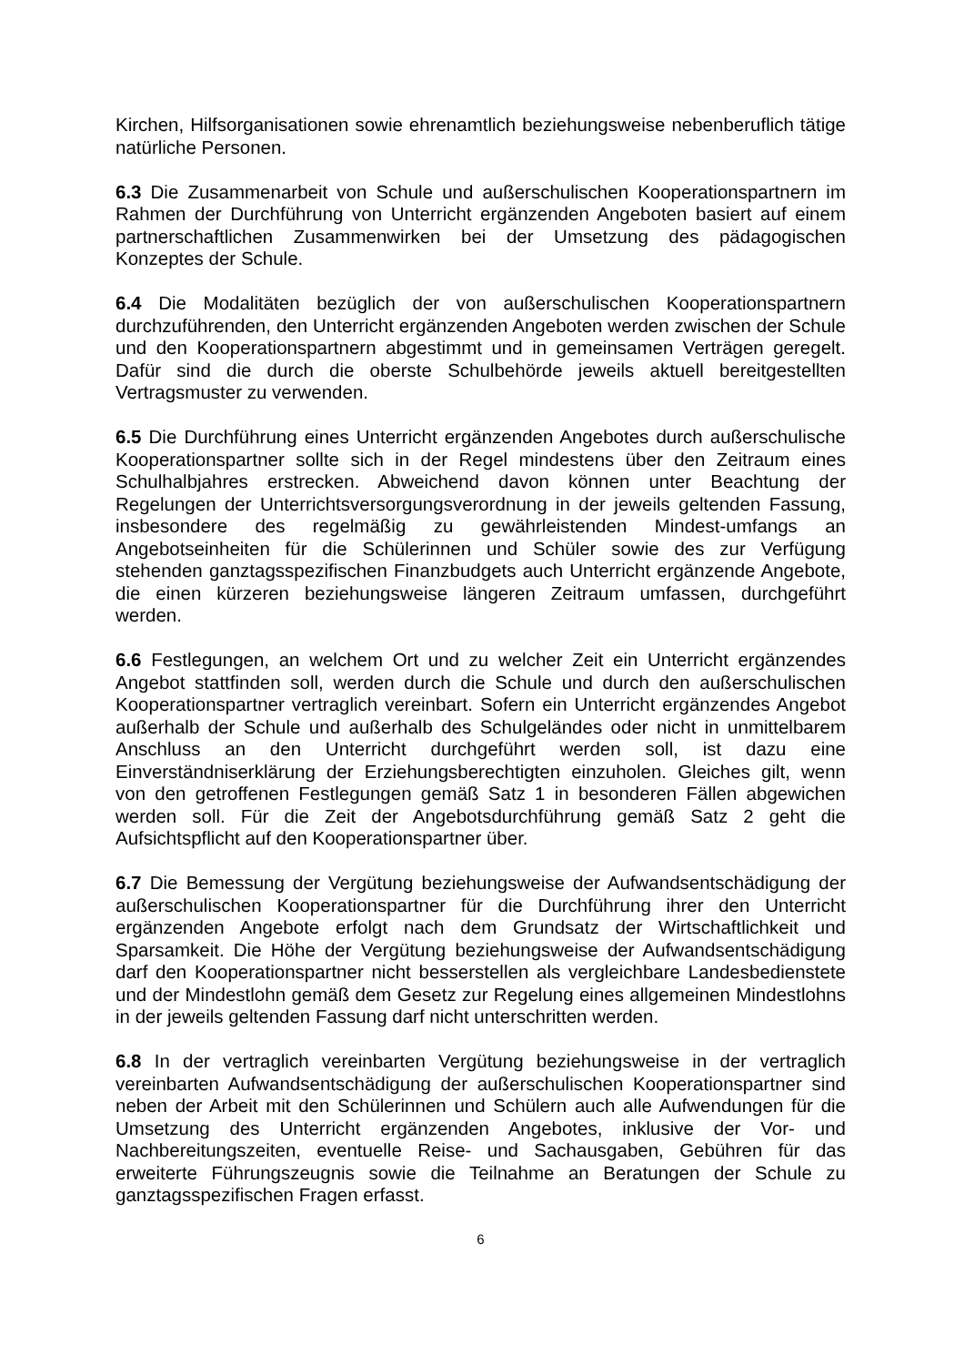Kirchen, Hilfsorganisationen sowie ehrenamtlich beziehungsweise nebenberuflich tätige natürliche Personen.
6.3 Die Zusammenarbeit von Schule und außerschulischen Kooperationspartnern im Rahmen der Durchführung von Unterricht ergänzenden Angeboten basiert auf einem partnerschaftlichen Zusammenwirken bei der Umsetzung des pädagogischen Konzeptes der Schule.
6.4 Die Modalitäten bezüglich der von außerschulischen Kooperationspartnern durchzuführenden, den Unterricht ergänzenden Angeboten werden zwischen der Schule und den Kooperationspartnern abgestimmt und in gemeinsamen Verträgen geregelt. Dafür sind die durch die oberste Schulbehörde jeweils aktuell bereitgestellten Vertragsmuster zu verwenden.
6.5 Die Durchführung eines Unterricht ergänzenden Angebotes durch außerschulische Kooperationspartner sollte sich in der Regel mindestens über den Zeitraum eines Schulhalbjahres erstrecken. Abweichend davon können unter Beachtung der Regelungen der Unterrichtsversorgungsverordnung in der jeweils geltenden Fassung, insbesondere des regelmäßig zu gewährleistenden Mindest-umfangs an Angebotseinheiten für die Schülerinnen und Schüler sowie des zur Verfügung stehenden ganztagsspezifischen Finanzbudgets auch Unterricht ergänzende Angebote, die einen kürzeren beziehungsweise längeren Zeitraum umfassen, durchgeführt werden.
6.6 Festlegungen, an welchem Ort und zu welcher Zeit ein Unterricht ergänzendes Angebot stattfinden soll, werden durch die Schule und durch den außerschulischen Kooperationspartner vertraglich vereinbart. Sofern ein Unterricht ergänzendes Angebot außerhalb der Schule und außerhalb des Schulgeländes oder nicht in unmittelbarem Anschluss an den Unterricht durchgeführt werden soll, ist dazu eine Einverständniserklärung der Erziehungsberechtigten einzuholen. Gleiches gilt, wenn von den getroffenen Festlegungen gemäß Satz 1 in besonderen Fällen abgewichen werden soll. Für die Zeit der Angebotsdurchführung gemäß Satz 2 geht die Aufsichtspflicht auf den Kooperationspartner über.
6.7 Die Bemessung der Vergütung beziehungsweise der Aufwandsentschädigung der außerschulischen Kooperationspartner für die Durchführung ihrer den Unterricht ergänzenden Angebote erfolgt nach dem Grundsatz der Wirtschaftlichkeit und Sparsamkeit. Die Höhe der Vergütung beziehungsweise der Aufwandsentschädigung darf den Kooperationspartner nicht besserstellen als vergleichbare Landesbedienstete und der Mindestlohn gemäß dem Gesetz zur Regelung eines allgemeinen Mindestlohns in der jeweils geltenden Fassung darf nicht unterschritten werden.
6.8 In der vertraglich vereinbarten Vergütung beziehungsweise in der vertraglich vereinbarten Aufwandsentschädigung der außerschulischen Kooperationspartner sind neben der Arbeit mit den Schülerinnen und Schülern auch alle Aufwendungen für die Umsetzung des Unterricht ergänzenden Angebotes, inklusive der Vor- und Nachbereitungszeiten, eventuelle Reise- und Sachausgaben, Gebühren für das erweiterte Führungszeugnis sowie die Teilnahme an Beratungen der Schule zu ganztagsspezifischen Fragen erfasst.
6